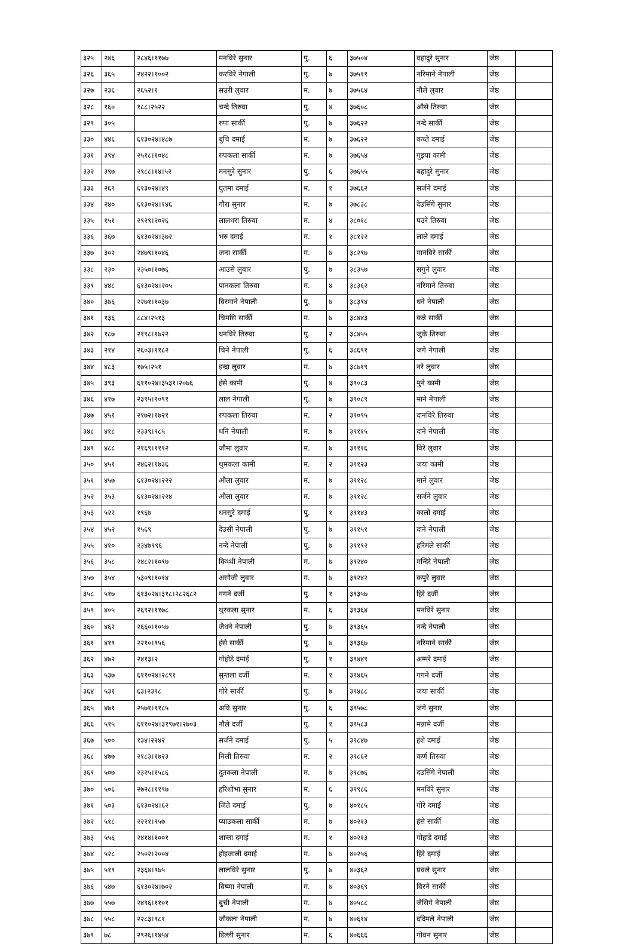| ३२५ | २४६ | २८४६।११७७ | मनविरे सुनार | पु. | ६ | ३७५०४ | वहादुरे सुनार | जेष्ठ | |
| ३२६ | ३६५ | २४२२।१००२ | करविरे नेपाली | पु. | ७ | ३७५११ | नरिमाने नेपाली | जेष्ठ | |
| ३२७ | २३६ | २६५२।१ | सउरी लुवार | म. | ७ | ३७५६४ | नौले लुवार | जेष्ठ | |
| ३२८ | १६० | १८८।२५२२ | चन्दे तिरुवा | पु. | ४ | ३७६०८ | औसे तिरुवा | जेष्ठ | |
| ३२९ | ३०५ | | रुपा सार्की | पु. | ७ | ३७६२२ | नन्दे सार्की | जेष्ठ | |
| ३३० | ४४६ | ६१३०२४।४८७ | बुचि दमाई | म. | ७ | ३७६२२ | कच्ते दमाई | जेष्ठ | |
| ३३१ | ३९४ | २५१८।१०४८ | रुपकला सार्की | म. | ७ | ३७६५४ | गुइया कामी | जेष्ठ | |
| ३३२ | ३९७ | २९८८।१४।५२ | मनसुरे सुनार | पु. | ६ | ३७६५५ | बहादुरे सुनार | जेष्ठ | |
| ३३३ | २६९ | ६१३०२४।४९ | घुतमा दमाई | म. | १ | ३७६६२ | सर्जने दमाई | जेष्ठ | |
| ३३४ | २४० | ६१३०२४।१४६ | गौरा सुनार | म. | ७ | ३७८३८ | देउसिंगे सुनार | जेष्ठ | |
| ३३५ | १५१ | २९२९।२०२६ | लालधरा तिरुवा | म. | ४ | ३८०१८ | पउरे तिरुवा | जेष्ठ | |
| ३३६ | ३६७ | ६१३०२४।३७२ | भरु दमाई | म. | १ | ३८१२२ | लाले दमाई | जेष्ठ | |
| ३३७ | ३०२ | २४७९।१०४६ | जना सार्की | म. | ७ | ३८२९७ | मानविरे सार्की | जेष्ठ | |
| ३३८ | २३० | २३५०।१०७६ | आउसे लुवार | पु. | ७ | ३८३५७ | सगुने लुवार | जेष्ठ | |
| ३३९ | ४४८ | ६१३०२४।२०५ | पानकला तिरुवा | म. | ४ | ३८३६२ | नरिमाने तिरुवा | जेष्ठ | |
| ३४० | ३७६ | २२७१।१०३७ | विरमाने नेपाली | पु. | ७ | ३८३९४ | धने नेपाली | जेष्ठ | |
| ३४१ | १३६ | ८८४।२५१३ | चिमसि सार्की | म. | ७ | ३८४४३ | कन्ने सार्की | जेष्ठ | |
| ३४२ | १८७ | २१९८।१७२२ | धनविरे तिरुवा | पु. | २ | ३८४५५ | जुके तिरुवा | जेष्ठ | |
| ३४३ | २१४ | २६०३।११८२ | चिने नेपाली | पु. | ६ | ३८६९१ | जगे नेपाली | जेष्ठ | |
| ३४४ | ४८३ | १७५।२५१ | इन्द्रा लुवार | म. | ७ | ३८७१९ | नरे लुवार | जेष्ठ | |
| ३४५ | ३९३ | ६११०२४।३५३१।२०७६ | हंसे कामी | पु. | ४ | ३९०८३ | मुने कामी | जेष्ठ | |
| ३४६ | ४१७ | २३९५।१०९१ | लाल नेपाली | पु. | ७ | ३९०८९ | माने नेपाली | जेष्ठ | |
| ३४७ | ४५१ | २१७२।१७२१ | रुपकला तिरुवा | म. | २ | ३९०९५ | दानविरे तिरुवा | जेष्ठ | |
| ३४८ | ४१८ | २३३९।९८५ | धनि नेपाली | म. | ७ | ३९११५ | दाने नेपाली | जेष्ठ | |
| ३४९ | ४८८ | २१६९।१११२ | जौमा लुवार | म. | ७ | ३९११६ | विरे लुवार | जेष्ठ | |
| ३५० | ४५१ | २४६२।१७३६ | थुमकला कामी | म. | २ | ३९१२३ | जया कामी | जेष्ठ | |
| ३५१ | ४५७ | ६१३०२४।२२२ | औला लुवार | म. | ७ | ३९१२८ | माने लुवार | जेष्ठ | |
| ३५२ | ३५३ | ६१३०२४।२२४ | औला लुवार | म. | ७ | ३९१२८ | सर्जने लुवार | जेष्ठ | |
| ३५३ | ५२२ | १९६७ | धनसुरे दमाई | पु. | १ | ३९१४३ | कालो दमाई | जेष्ठ | |
| ३५४ | ४५२ | १५६९ | देउसी नेपाली | पु. | ७ | ३९१५१ | दाने नेपाली | जेष्ठ | |
| ३५५ | ४१० | २३४७९९६ | नन्दे नेपाली | पु. | ७ | ३९१९२ | हरिमले सार्की | जेष्ठ | |
| ३५६ | ३५८ | २४८२।१०९७ | किथ्थी नेपाली | म. | ७ | ३९२४० | मन्दिरे नेपाली | जेष्ठ | |
| ३५७ | ३५४ | ५३०९।१०१४ | असौजी लुवार | म. | ७ | ३९२४२ | कपुरे लुवार | जेष्ठ | |
| ३५८ | ५१७ | ६१३०२४।३१८।२८२६८२ | गगने दर्जी | पु. | १ | ३९३५७ | हिरे दर्जी | जेष्ठ | |
| ३५९ | ४०५ | २६९२।११७८ | थुरकला सुनार | म. | ६ | ३९३६४ | मनविरे सुनार | जेष्ठ | |
| ३६० | ४६२ | २६६०।१०५७ | जैधने नेपाली | पु. | ७ | ३९३६५ | नन्दे नेपाली | जेष्ठ | |
| ३६१ | ४१९ | २२१०।९५६ | हंसे सार्की | पु. | ७ | ३९३६७ | नरिमाने सार्की | जेष्ठ | |
| ३६२ | ४७२ | २४१३।२ | गोहोडे दमाई | पु. | १ | ३९४४९ | अम्मरे दमाई | जेष्ठ | |
| ३६३ | ५३७ | ६११०२४।२८९१ | सुन्तला दर्जी | म. | १ | ३९४६५ | गगने दर्जी | जेष्ठ | |
| ३६४ | ५३१ | ६३।२३९८ | गोरे सार्की | पु. | ७ | ३९४८८ | जया सार्की | जेष्ठ | |
| ३६५ | ४७१ | २५७१।११८५ | अवि सुनार | पु. | ६ | ३९५७८ | जंगे सुनार | जेष्ठ | |
| ३६६ | ५१५ | ६११०२४।३१९७१।२७०३ | नौले दर्जी | पु. | १ | ३९५८३ | मन्नामे दर्जी | जेष्ठ | |
| ३६७ | ५०० | १३४।२२४२ | सर्जने दमाई | पु. | ५ | ३९८४७ | हंशे दमाई | जेष्ठ | |
| ३६८ | ४७७ | २१८३।१७२३ | निली तिरुवा | म. | २ | ३९८६२ | कर्ण तिरुवा | जेष्ठ | |
| ३६९ | ५०७ | २३२५।१५८६ | दुतकला नेपाली | म. | ७ | ३९८७६ | दउसिंगे नेपाली | जेष्ठ | |
| ३७० | ५०६ | २७२८।११९७ | हरिशोभा सुनार | म. | ६ | ३९९८६ | मनविरे सुनार | जेष्ठ | |
| ३७१ | ५०३ | ६१३०२४।६२ | जिते दमाई | पु. | ७ | ४०१८५ | गोरे दमाई | जेष्ठ | |
| ३७२ | ५१८ | २२२१।९५७ | प्याउकला सार्की | म. | ७ | ४०२१३ | हंसे सार्की | जेष्ठ | |
| ३७३ | ५५६ | २४१४।१००१ | शान्ता दमाई | म. | १ | ४०२१३ | गोहाडे दमाई | जेष्ठ | |
| ३७४ | ५२८ | २५०२।२००४ | होइजाली दमाई | म. | ७ | ४०२५६ | हिरे दमाई | जेष्ठ | |
| ३७५ | ५१९ | २३६४।९७५ | लालविरे सुनार | पु. | ७ | ४०३६२ | प्रवले सुनार | जेष्ठ | |
| ३७६ | ५४७ | ६१३०२४।७०२ | विष्णा नेपाली | म. | ७ | ४०३६९ | विरनै सार्की | जेष्ठ | |
| ३७७ | ५५७ | २४९६।११०१ | बुची नेपाली | म. | ७ | ४०५८८ | जैसिगे नेपाली | जेष्ठ | |
| ३७८ | ५५८ | २२८३।९८१ | जौकला नेपाली | म. | ७ | ४०६१४ | ददिमले नेपाली | जेष्ठ | |
| ३७९ | ७८ | २९२६।१४५४ | डिल्ली सुनार | म. | ६ | ४०६६६ | गोवन सुनार | जेष्ठ | |